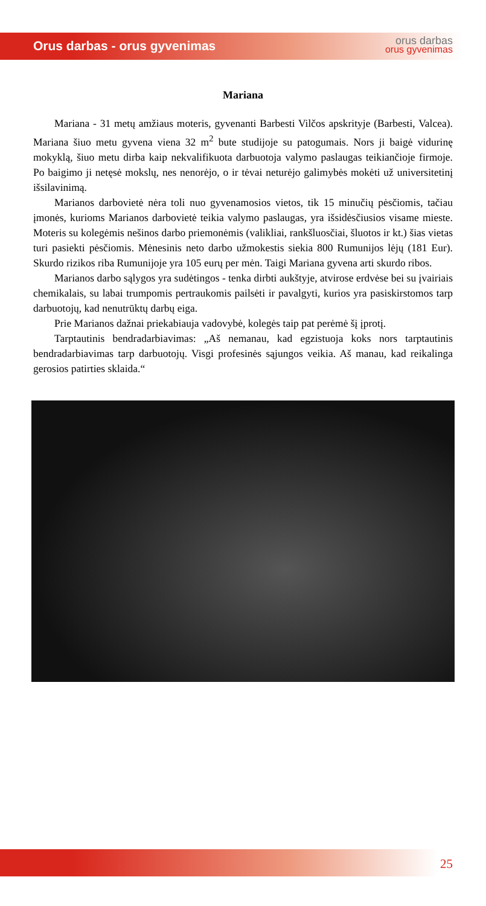Orus darbas - orus gyvenimas
orus darbas
orus gyvenimas
Mariana
Mariana - 31 metų amžiaus moteris, gyvenanti Barbesti Vilčos apskrityje (Barbesti, Valcea). Mariana šiuo metu gyvena viena 32 m<sup>2</sup> bute studijoje su patogumais. Nors ji baigė vidurinę mokyklą, šiuo metu dirba kaip nekvalifikuota darbuotoja valymo paslaugas teikiančioje firmoje. Po baigimo ji netęsė mokslų, nes nenorėjo, o ir tėvai neturėjo galimybės mokėti už universitetinį išsilavinimą.
Marianos darbovietė nėra toli nuo gyvenamosios vietos, tik 15 minučių pėsčiomis, tačiau įmonės, kurioms Marianos darbovietė teikia valymo paslaugas, yra išsidėsčiusios visame mieste. Moteris su kolegėmis nešinos darbo priemonėmis (valikliai, rankšluosčiai, šluotos ir kt.) šias vietas turi pasiekti pėsčiomis. Mėnesinis neto darbo užmokestis siekia 800 Rumunijos lėjų (181 Eur). Skurdo rizikos riba Rumunijoje yra 105 eurų per mėn. Taigi Mariana gyvena arti skurdo ribos.
Marianos darbo sąlygos yra sudėtingos - tenka dirbti aukštyje, atvirose erdvėse bei su įvairiais chemikalais, su labai trumpomis pertraukomis pailsėti ir pavalgyti, kurios yra pasiskirstomos tarp darbuotojų, kad nenutrūktų darbų eiga.
Prie Marianos dažnai priekabiauja vadovybė, kolegės taip pat perėmė šį įprotį.
Tarptautinis bendradarbiavimas: „Aš nemanau, kad egzistuoja koks nors tarptautinis bendradarbiavimas tarp darbuotojų. Visgi profesinės sąjungos veikia. Aš manau, kad reikalinga gerosios patirties sklaida.“
25